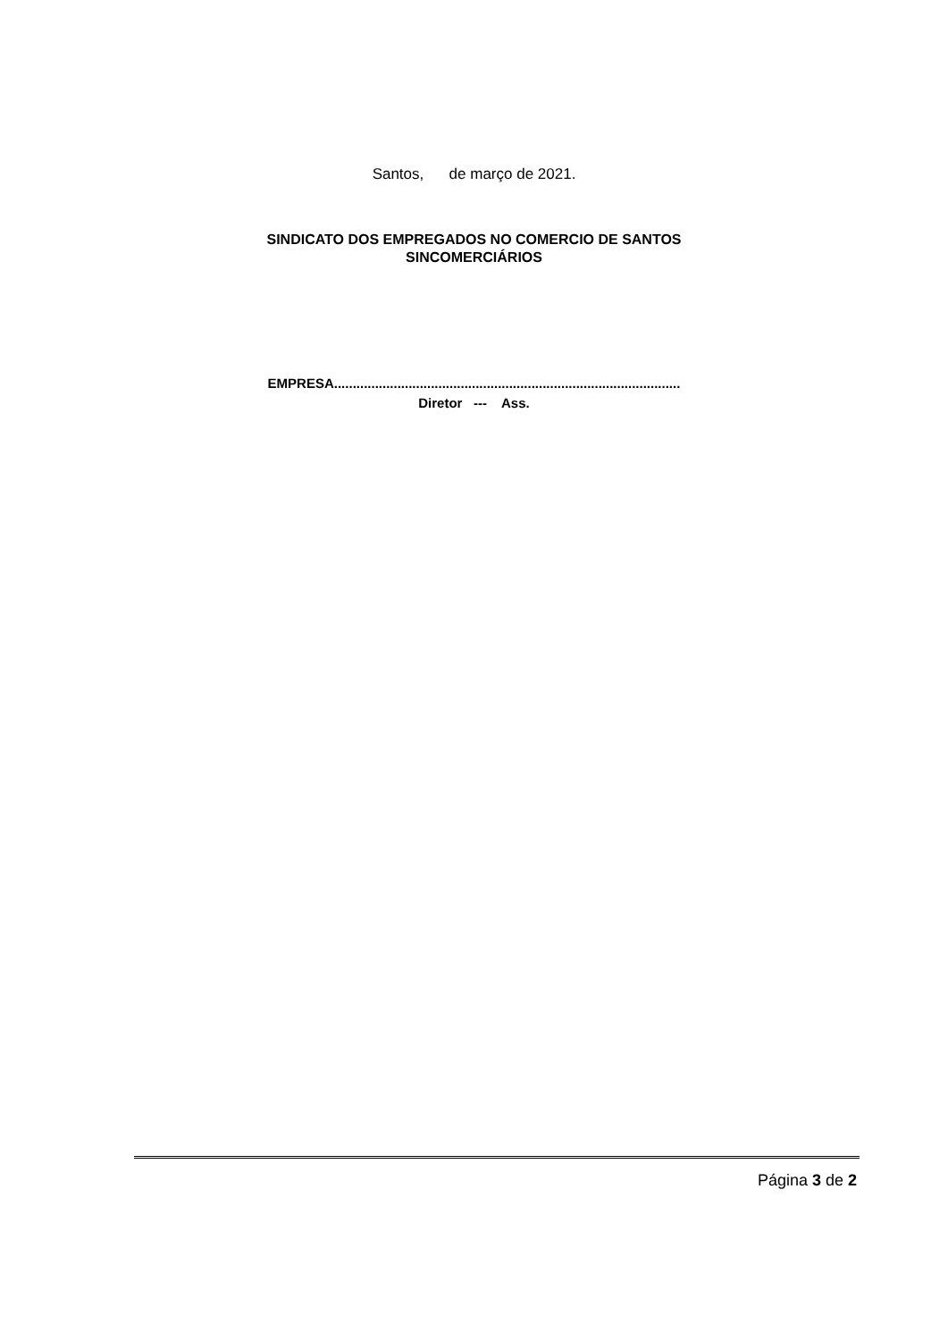Santos, de março de 2021.
SINDICATO DOS EMPREGADOS NO COMERCIO DE SANTOS
SINCOMERCIÁRIOS
EMPRESA.............................................................................................
Diretor --- Ass.
Página 3 de 2